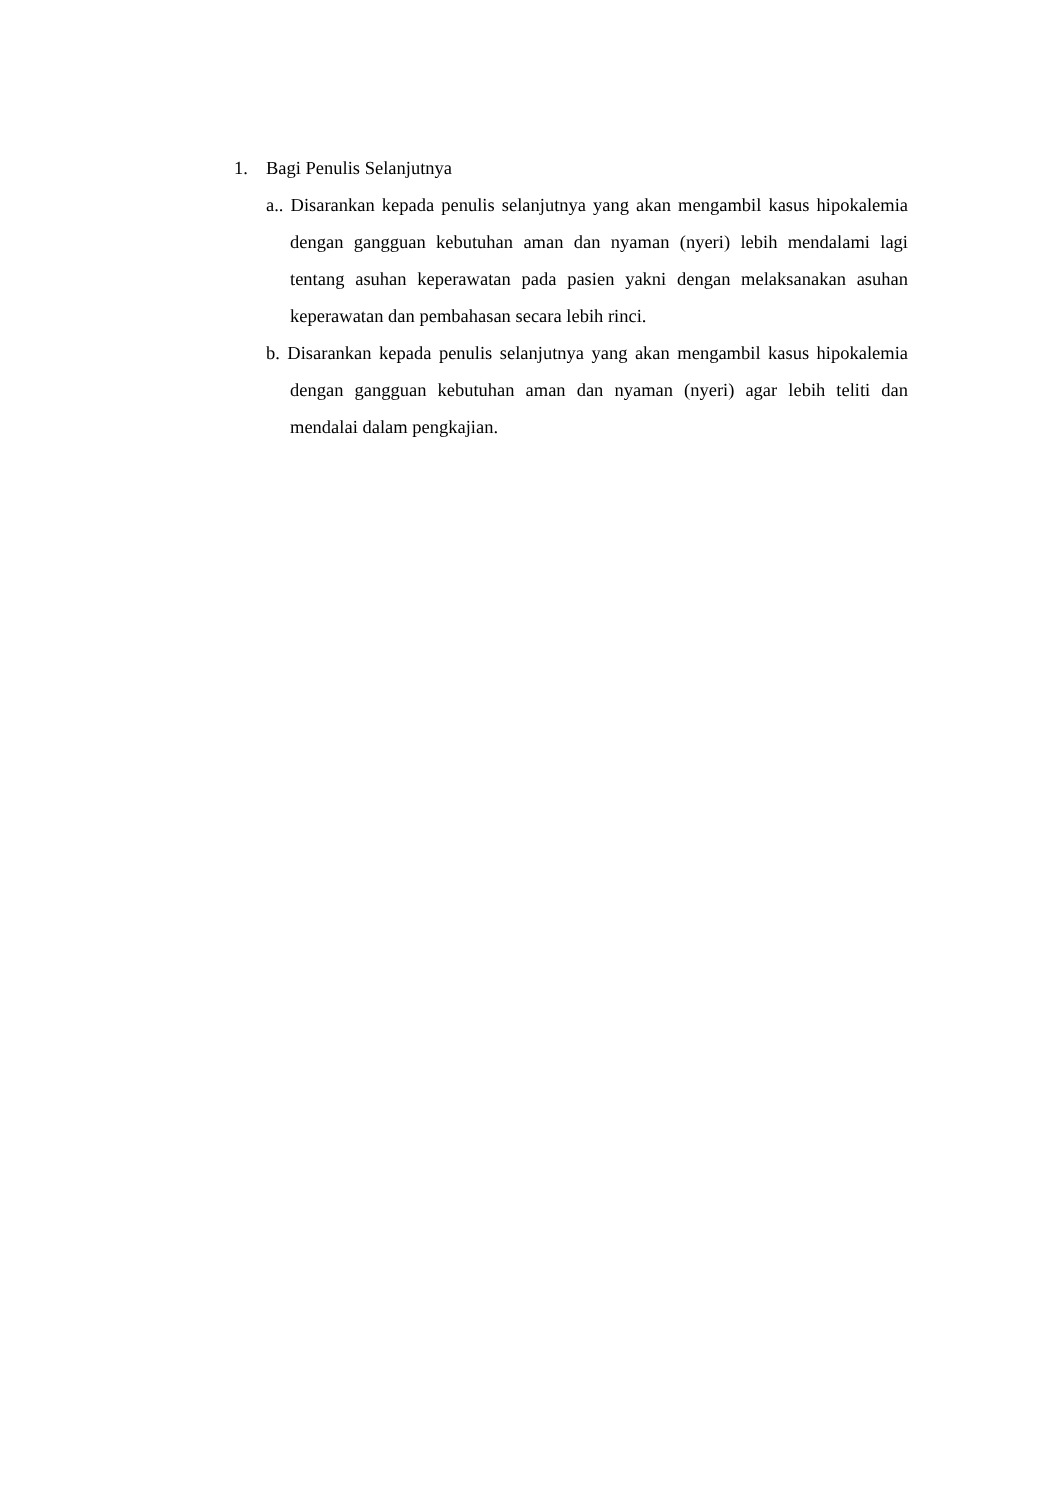1. Bagi Penulis Selanjutnya
a.. Disarankan kepada penulis selanjutnya yang akan mengambil kasus hipokalemia dengan gangguan kebutuhan aman dan nyaman (nyeri) lebih mendalami lagi tentang asuhan keperawatan pada pasien yakni dengan melaksanakan asuhan keperawatan dan pembahasan secara lebih rinci.
b. Disarankan kepada penulis selanjutnya yang akan mengambil kasus hipokalemia dengan gangguan kebutuhan aman dan nyaman (nyeri) agar lebih teliti dan mendalai dalam pengkajian.